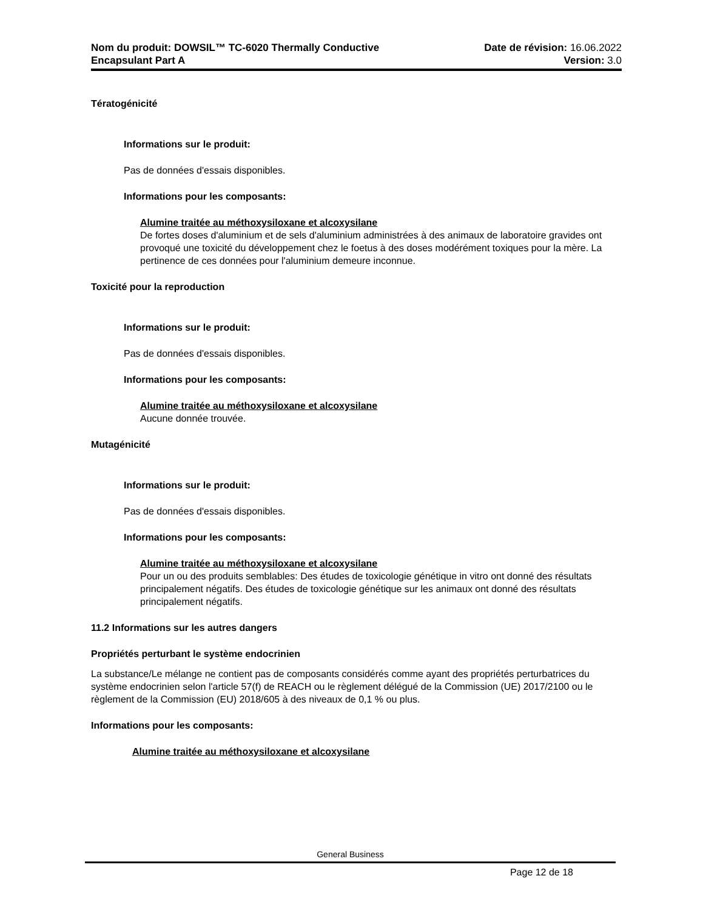Nom du produit: DOWSIL™ TC-6020 Thermally Conductive
Encapsulant Part A
Date de révision: 16.06.2022
Version: 3.0
Tératogénicité
Informations sur le produit:
Pas de données d'essais disponibles.
Informations pour les composants:
Alumine traitée au méthoxysiloxane et alcoxysilane
De fortes doses d'aluminium et de sels d'aluminium administrées à des animaux de laboratoire gravides ont provoqué une toxicité du développement chez le foetus à des doses modérément toxiques pour la mère. La pertinence de ces données pour l'aluminium demeure inconnue.
Toxicité pour la reproduction
Informations sur le produit:
Pas de données d'essais disponibles.
Informations pour les composants:
Alumine traitée au méthoxysiloxane et alcoxysilane
Aucune donnée trouvée.
Mutagénicité
Informations sur le produit:
Pas de données d'essais disponibles.
Informations pour les composants:
Alumine traitée au méthoxysiloxane et alcoxysilane
Pour un ou des produits semblables: Des études de toxicologie génétique in vitro ont donné des résultats principalement négatifs. Des études de toxicologie génétique sur les animaux ont donné des résultats principalement négatifs.
11.2 Informations sur les autres dangers
Propriétés perturbant le système endocrinien
La substance/Le mélange ne contient pas de composants considérés comme ayant des propriétés perturbatrices du système endocrinien selon l'article 57(f) de REACH ou le règlement délégué de la Commission (UE) 2017/2100 ou le règlement de la Commission (EU) 2018/605 à des niveaux de 0,1 % ou plus.
Informations pour les composants:
Alumine traitée au méthoxysiloxane et alcoxysilane
General Business
Page 12 de 18